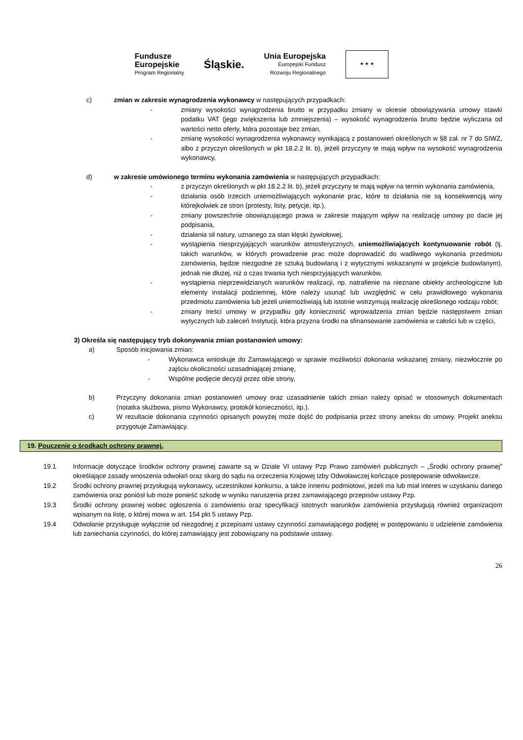Fundusze
Europejskie
Program Regionalny
Śląskie.
Unia Europejska
Europejski Fundusz
Rozwoju Regionalnego
★ ★ ★
c) zmian w zakresie wynagrodzenia wykonawcy w następujących przypadkach:
- zmiany wysokości wynagrodzenia brutto w przypadku zmiany w okresie obowiązywania umowy stawki podatku VAT (jego zwiększenia lub zmniejszenia) – wysokość wynagrodzenia brutto będzie wyliczana od wartości netto oferty, która pozostaje bez zmian,
- zmianę wysokości wynagrodzenia wykonawcy wynikającą z postanowień określonych w §8 zał. nr 7 do SIWZ, albo z przyczyn określonych w pkt 18.2.2 lit. b), jeżeli przyczyny te mają wpływ na wysokość wynagrodzenia wykonawcy,
d) w zakresie umówionego terminu wykonania zamówienia w następujących przypadkach:
- z przyczyn określonych w pkt 18.2.2 lit. b), jeżeli przyczyny te mają wpływ na termin wykonania zamówienia,
- działania osób trzecich uniemożliwiających wykonanie prac, które to działania nie są konsekwencją winy którejkolwiek ze stron (protesty, listy, petycje, itp.),
- zmiany powszechnie obowiązującego prawa w zakresie mającym wpływ na realizację umowy po dacie jej podpisania,
- działania sił natury, uznanego za stan klęski żywiołowej,
- wystąpienia niesprzyjających warunków atmosferycznych, uniemożliwiających kontynuowanie robót (tj. takich warunków, w których prowadzenie prac może doprowadzić do wadliwego wykonania przedmiotu zamówienia, będzie niezgodne ze sztuką budowlaną i z wytycznymi wskazanymi w projekcie budowlanym), jednak nie dłużej, niż o czas trwania tych niesprzyjających warunków,
- wystąpienia nieprzewidzianych warunków realizacji, np. natrafienie na nieznane obiekty archeologiczne lub elementy instalacji podziemnej, które należy usunąć lub uwzględnić w celu prawidłowego wykonania przedmiotu zamówienia lub jeżeli uniemożliwiają lub istotnie wstrzymują realizację określonego rodzaju robót;
- zmiany treści umowy w przypadku gdy konieczność wprowadzenia zmian będzie następstwem zmian wytycznych lub zaleceń Instytucji, która przyzna środki na sfinansowanie zamówienia w całości lub w części,
3) Określa się następujący tryb dokonywania zmian postanowień umowy:
a) Sposób inicjowania zmian:
- Wykonawca wnioskuje do Zamawiającego w sprawie możliwości dokonania wskazanej zmiany, niezwłocznie po zajściu okoliczności uzasadniającej zmianę,
- Wspólne podjęcie decyzji przez obie strony,
b) Przyczyny dokonania zmian postanowień umowy oraz uzasadnienie takich zmian należy opisać w stosownych dokumentach (notatka służbowa, pismo Wykonawcy, protokół konieczności, itp.).
c) W rezultacie dokonania czynności opisanych powyżej może dojść do podpisania przez strony aneksu do umowy. Projekt aneksu przygotuje Zamawiający.
19. Pouczenie o środkach ochrony prawnej.
19.1 Informacje dotyczące środków ochrony prawnej zawarte są w Dziale VI ustawy Pzp Prawo zamówień publicznych – „Środki ochrony prawnej” określające zasady wnoszenia odwołań oraz skarg do sądu na orzeczenia Krajowej Izby Odwoławczej kończące postępowanie odwoławcze.
19.2 Środki ochrony prawnej przysługują wykonawcy, uczestnikowi konkursu, a także innemu podmiotowi, jeżeli ma lub miał interes w uzyskaniu danego zamówienia oraz poniósł lub może ponieść szkodę w wyniku naruszenia przez zamawiającego przepisów ustawy Pzp.
19.3 Środki ochrony prawnej wobec ogłoszenia o zamówieniu oraz specyfikacji istotnych warunków zamówienia przysługują również organizacjom wpisanym na listę, o której mowa w art. 154 pkt 5 ustawy Pzp.
19.4 Odwołanie przysługuje wyłącznie od niezgodnej z przepisami ustawy czynności zamawiającego podjętej w postępowaniu o udzielenie zamówienia lub zaniechania czynności, do której zamawiający jest zobowiązany na podstawie ustawy.
26